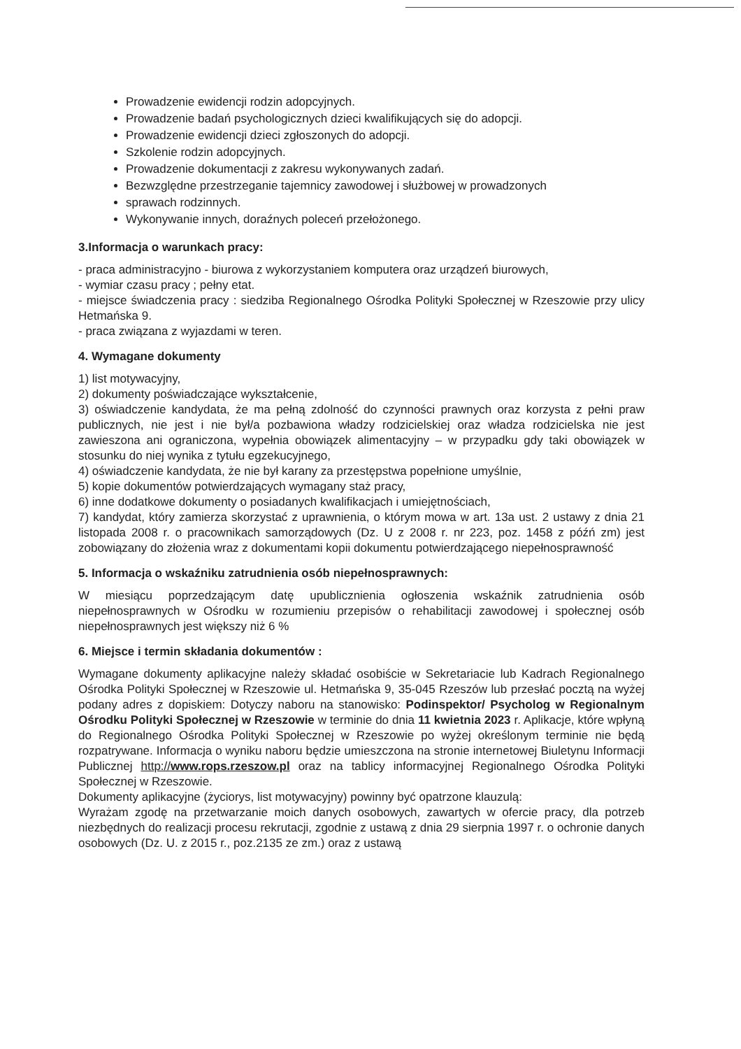Prowadzenie ewidencji rodzin adopcyjnych.
Prowadzenie badań psychologicznych dzieci kwalifikujących się do adopcji.
Prowadzenie ewidencji dzieci zgłoszonych do adopcji.
Szkolenie rodzin adopcyjnych.
Prowadzenie dokumentacji z zakresu wykonywanych zadań.
Bezwzględne przestrzeganie tajemnicy zawodowej i służbowej w prowadzonych
sprawach rodzinnych.
Wykonywanie innych, doraźnych poleceń przełożonego.
3.Informacja o warunkach pracy:
- praca administracyjno - biurowa z wykorzystaniem komputera oraz urządzeń biurowych,
- wymiar czasu pracy ; pełny etat.
- miejsce świadczenia pracy : siedziba Regionalnego Ośrodka Polityki Społecznej w Rzeszowie przy ulicy Hetmańska 9.
- praca związana z wyjazdami w teren.
4. Wymagane dokumenty
1) list motywacyjny,
2) dokumenty poświadczające wykształcenie,
3) oświadczenie kandydata, że ma pełną zdolność do czynności prawnych oraz korzysta z pełni praw publicznych, nie jest i nie był/a pozbawiona władzy rodzicielskiej oraz władza rodzicielska nie jest zawieszona ani ograniczona, wypełnia obowiązek alimentacyjny – w przypadku gdy taki obowiązek w stosunku do niej wynika z tytułu egzekucyjnego,
4) oświadczenie kandydata, że nie był karany za przestępstwa popełnione umyślnie,
5) kopie dokumentów potwierdzających wymagany staż pracy,
6) inne dodatkowe dokumenty o posiadanych kwalifikacjach i umiejętnościach,
7) kandydat, który zamierza skorzystać z uprawnienia, o którym mowa w art. 13a ust. 2 ustawy z dnia 21 listopada 2008 r. o pracownikach samorządowych (Dz. U z 2008 r. nr 223, poz. 1458 z późń zm) jest zobowiązany do złożenia wraz z dokumentami kopii dokumentu potwierdzającego niepełnosprawność
5. Informacja o wskaźniku zatrudnienia osób niepełnosprawnych:
W miesiącu poprzedzającym datę upublicznienia ogłoszenia wskaźnik zatrudnienia osób niepełnosprawnych w Ośrodku w rozumieniu przepisów o rehabilitacji zawodowej i społecznej osób niepełnosprawnych jest większy niż 6 %
6. Miejsce i termin składania dokumentów :
Wymagane dokumenty aplikacyjne należy składać osobiście w Sekretariacie lub Kadrach Regionalnego Ośrodka Polityki Społecznej w Rzeszowie ul. Hetmańska 9, 35-045 Rzeszów lub przesłać pocztą na wyżej podany adres z dopiskiem: Dotyczy naboru na stanowisko: Podinspektor/ Psycholog w Regionalnym Ośrodku Polityki Społecznej w Rzeszowie w terminie do dnia 11 kwietnia 2023 r. Aplikacje, które wpłyną do Regionalnego Ośrodka Polityki Społecznej w Rzeszowie po wyżej określonym terminie nie będą rozpatrywane. Informacja o wyniku naboru będzie umieszczona na stronie internetowej Biuletynu Informacji Publicznej http://www.rops.rzeszow.pl oraz na tablicy informacyjnej Regionalnego Ośrodka Polityki Społecznej w Rzeszowie.
Dokumenty aplikacyjne (życiorys, list motywacyjny) powinny być opatrzone klauzulą:
Wyrażam zgodę na przetwarzanie moich danych osobowych, zawartych w ofercie pracy, dla potrzeb niezbędnych do realizacji procesu rekrutacji, zgodnie z ustawą z dnia 29 sierpnia 1997 r. o ochronie danych osobowych (Dz. U. z 2015 r., poz.2135 ze zm.) oraz z ustawą